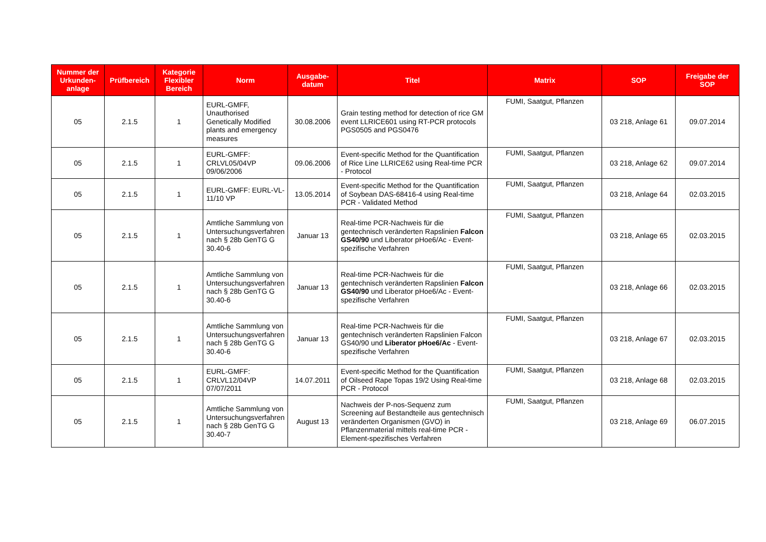| Nummer der Urkunden-anlage | Prüfbereich | Kategorie Flexibler Bereich | Norm | Ausgabe-datum | Titel | Matrix | SOP | Freigabe der SOP |
| --- | --- | --- | --- | --- | --- | --- | --- | --- |
| 05 | 2.1.5 | 1 | EURL-GMFF, Unauthorised Genetically Modified plants and emergency measures | 30.08.2006 | Grain testing method for detection of rice GM event LLRICE601 using RT-PCR protocols PGS0505 and PGS0476 | FUMI, Saatgut, Pflanzen | 03 218, Anlage 61 | 09.07.2014 |
| 05 | 2.1.5 | 1 | EURL-GMFF: CRLVL05/04VP 09/06/2006 | 09.06.2006 | Event-specific Method for the Quantification of Rice Line LLRICE62 using Real-time PCR - Protocol | FUMI, Saatgut, Pflanzen | 03 218, Anlage 62 | 09.07.2014 |
| 05 | 2.1.5 | 1 | EURL-GMFF: EURL-VL-11/10 VP | 13.05.2014 | Event-specific Method for the Quantification of Soybean DAS-68416-4 using Real-time PCR - Validated Method | FUMI, Saatgut, Pflanzen | 03 218, Anlage 64 | 02.03.2015 |
| 05 | 2.1.5 | 1 | Amtliche Sammlung von Untersuchungsverfahren nach § 28b GenTG G 30.40-6 | Januar 13 | Real-time PCR-Nachweis für die gentechnisch veränderten Rapslinien Falcon GS40/90 und Liberator pHoe6/Ac - Event-spezifische Verfahren | FUMI, Saatgut, Pflanzen | 03 218, Anlage 65 | 02.03.2015 |
| 05 | 2.1.5 | 1 | Amtliche Sammlung von Untersuchungsverfahren nach § 28b GenTG G 30.40-6 | Januar 13 | Real-time PCR-Nachweis für die gentechnisch veränderten Rapslinien Falcon GS40/90 und Liberator pHoe6/Ac - Event-spezifische Verfahren | FUMI, Saatgut, Pflanzen | 03 218, Anlage 66 | 02.03.2015 |
| 05 | 2.1.5 | 1 | Amtliche Sammlung von Untersuchungsverfahren nach § 28b GenTG G 30.40-6 | Januar 13 | Real-time PCR-Nachweis für die gentechnisch veränderten Rapslinien Falcon GS40/90 und Liberator pHoe6/Ac - Event-spezifische Verfahren | FUMI, Saatgut, Pflanzen | 03 218, Anlage 67 | 02.03.2015 |
| 05 | 2.1.5 | 1 | EURL-GMFF: CRLVL12/04VP 07/07/2011 | 14.07.2011 | Event-specific Method for the Quantification of Oilseed Rape Topas 19/2 Using Real-time PCR - Protocol | FUMI, Saatgut, Pflanzen | 03 218, Anlage 68 | 02.03.2015 |
| 05 | 2.1.5 | 1 | Amtliche Sammlung von Untersuchungsverfahren nach § 28b GenTG G 30.40-7 | August 13 | Nachweis der P-nos-Sequenz zum Screening auf Bestandteile aus gentechnisch veränderten Organismen (GVO) in Pflanzenmaterial mittels real-time PCR - Element-spezifisches Verfahren | FUMI, Saatgut, Pflanzen | 03 218, Anlage 69 | 06.07.2015 |